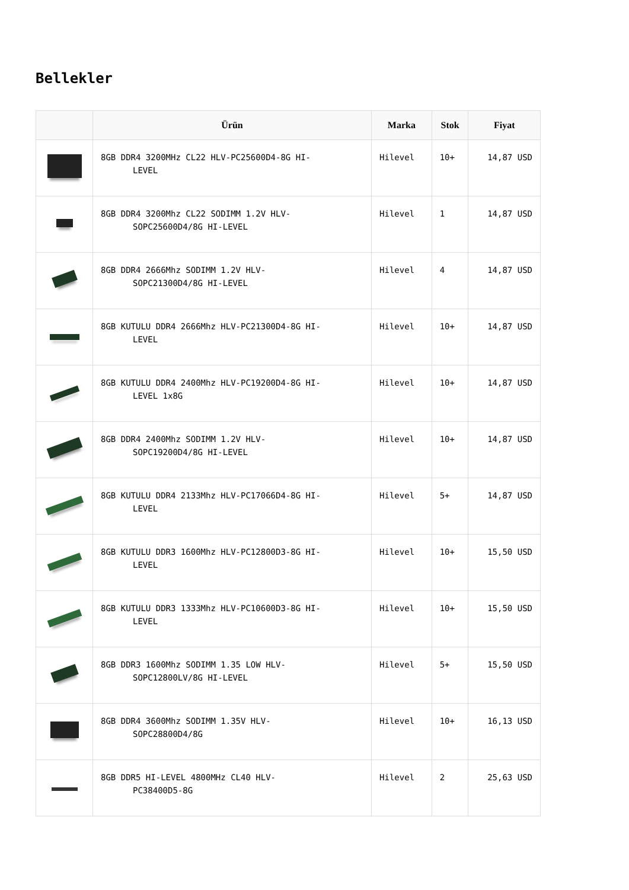Bellekler
| | Ürün | Marka | Stok | Fiyat |
| --- | --- | --- | --- | --- |
| | 8GB DDR4 3200MHz CL22 HLV-PC25600D4-8G HI- LEVEL | Hilevel | 10+ | 14,87 USD |
| | 8GB DDR4 3200Mhz CL22 SODIMM 1.2V HLV- SOPC25600D4/8G HI-LEVEL | Hilevel | 1 | 14,87 USD |
| | 8GB DDR4 2666Mhz SODIMM 1.2V HLV- SOPC21300D4/8G HI-LEVEL | Hilevel | 4 | 14,87 USD |
| | 8GB KUTULU DDR4 2666Mhz HLV-PC21300D4-8G HI- LEVEL | Hilevel | 10+ | 14,87 USD |
| | 8GB KUTULU DDR4 2400Mhz HLV-PC19200D4-8G HI- LEVEL 1x8G | Hilevel | 10+ | 14,87 USD |
| | 8GB DDR4 2400Mhz SODIMM 1.2V HLV- SOPC19200D4/8G HI-LEVEL | Hilevel | 10+ | 14,87 USD |
| | 8GB KUTULU DDR4 2133Mhz HLV-PC17066D4-8G HI- LEVEL | Hilevel | 5+ | 14,87 USD |
| | 8GB KUTULU DDR3 1600Mhz HLV-PC12800D3-8G HI- LEVEL | Hilevel | 10+ | 15,50 USD |
| | 8GB KUTULU DDR3 1333Mhz HLV-PC10600D3-8G HI- LEVEL | Hilevel | 10+ | 15,50 USD |
| | 8GB DDR3 1600Mhz SODIMM 1.35 LOW HLV- SOPC12800LV/8G HI-LEVEL | Hilevel | 5+ | 15,50 USD |
| | 8GB DDR4 3600Mhz SODIMM 1.35V HLV- SOPC28800D4/8G | Hilevel | 10+ | 16,13 USD |
| | 8GB DDR5 HI-LEVEL 4800MHz CL40 HLV- PC38400D5-8G | Hilevel | 2 | 25,63 USD |